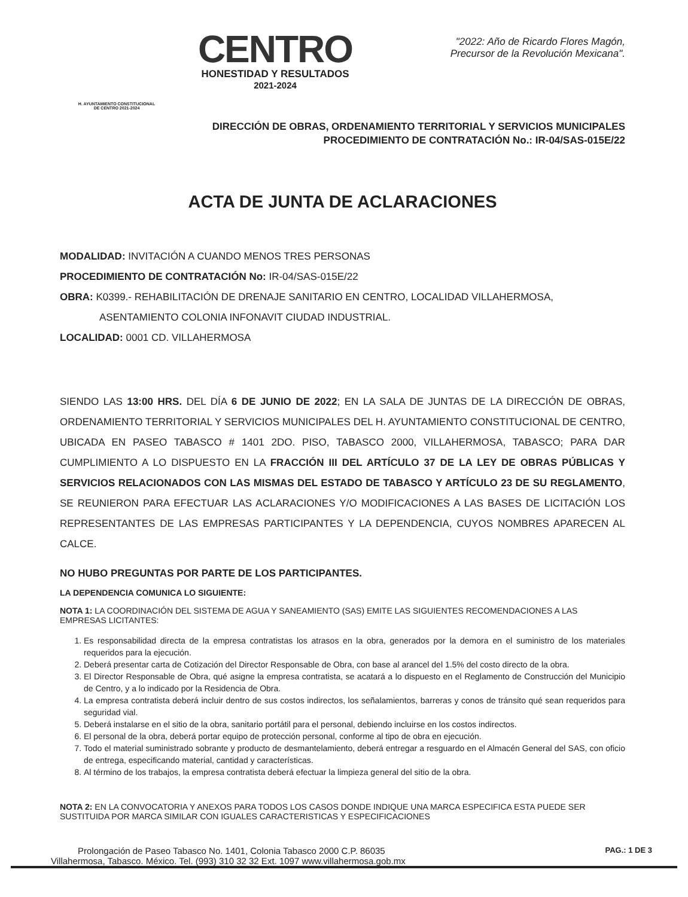H. AYUNTAMIENTO CONSTITUCIONAL
DE CENTRO 2021-2024
CENTRO
HONESTIDAD Y RESULTADOS
2021-2024
"2022: Año de Ricardo Flores Magón,
Precursor de la Revolución Mexicana".
DIRECCIÓN DE OBRAS, ORDENAMIENTO TERRITORIAL Y SERVICIOS MUNICIPALES
PROCEDIMIENTO DE CONTRATACIÓN No.: IR-04/SAS-015E/22
ACTA DE JUNTA DE ACLARACIONES
MODALIDAD: INVITACIÓN A CUANDO MENOS TRES PERSONAS
PROCEDIMIENTO DE CONTRATACIÓN No: IR-04/SAS-015E/22
OBRA: K0399.- REHABILITACIÓN DE DRENAJE SANITARIO EN CENTRO, LOCALIDAD VILLAHERMOSA,
ASENTAMIENTO COLONIA INFONAVIT CIUDAD INDUSTRIAL.
LOCALIDAD: 0001 CD. VILLAHERMOSA
SIENDO LAS 13:00 HRS. DEL DÍA 6 DE JUNIO DE 2022; EN LA SALA DE JUNTAS DE LA DIRECCIÓN DE OBRAS, ORDENAMIENTO TERRITORIAL Y SERVICIOS MUNICIPALES DEL H. AYUNTAMIENTO CONSTITUCIONAL DE CENTRO, UBICADA EN PASEO TABASCO # 1401 2DO. PISO, TABASCO 2000, VILLAHERMOSA, TABASCO; PARA DAR CUMPLIMIENTO A LO DISPUESTO EN LA FRACCIÓN III DEL ARTÍCULO 37 DE LA LEY DE OBRAS PÚBLICAS Y SERVICIOS RELACIONADOS CON LAS MISMAS DEL ESTADO DE TABASCO Y ARTÍCULO 23 DE SU REGLAMENTO, SE REUNIERON PARA EFECTUAR LAS ACLARACIONES Y/O MODIFICACIONES A LAS BASES DE LICITACIÓN LOS REPRESENTANTES DE LAS EMPRESAS PARTICIPANTES Y LA DEPENDENCIA, CUYOS NOMBRES APARECEN AL CALCE.
NO HUBO PREGUNTAS POR PARTE DE LOS PARTICIPANTES.
LA DEPENDENCIA COMUNICA LO SIGUIENTE:
NOTA 1: LA COORDINACIÓN DEL SISTEMA DE AGUA Y SANEAMIENTO (SAS) EMITE LAS SIGUIENTES RECOMENDACIONES A LAS EMPRESAS LICITANTES:
1. Es responsabilidad directa de la empresa contratistas los atrasos en la obra, generados por la demora en el suministro de los materiales requeridos para la ejecución.
2. Deberá presentar carta de Cotización del Director Responsable de Obra, con base al arancel del 1.5% del costo directo de la obra.
3. El Director Responsable de Obra, qué asigne la empresa contratista, se acatará a lo dispuesto en el Reglamento de Construcción del Municipio de Centro, y a lo indicado por la Residencia de Obra.
4. La empresa contratista deberá incluir dentro de sus costos indirectos, los señalamientos, barreras y conos de tránsito qué sean requeridos para seguridad vial.
5. Deberá instalarse en el sitio de la obra, sanitario portátil para el personal, debiendo incluirse en los costos indirectos.
6. El personal de la obra, deberá portar equipo de protección personal, conforme al tipo de obra en ejecución.
7. Todo el material suministrado sobrante y producto de desmantelamiento, deberá entregar a resguardo en el Almacén General del SAS, con oficio de entrega, especificando material, cantidad y características.
8. Al término de los trabajos, la empresa contratista deberá efectuar la limpieza general del sitio de la obra.
NOTA 2: EN LA CONVOCATORIA Y ANEXOS PARA TODOS LOS CASOS DONDE INDIQUE UNA MARCA ESPECIFICA ESTA PUEDE SER SUSTITUIDA POR MARCA SIMILAR CON IGUALES CARACTERISTICAS Y ESPECIFICACIONES
PAG.: 1 DE 3
Prolongación de Paseo Tabasco No. 1401, Colonia Tabasco 2000 C.P. 86035
Villahermosa, Tabasco. México. Tel. (993) 310 32 32 Ext. 1097 www.villahermosa.gob.mx